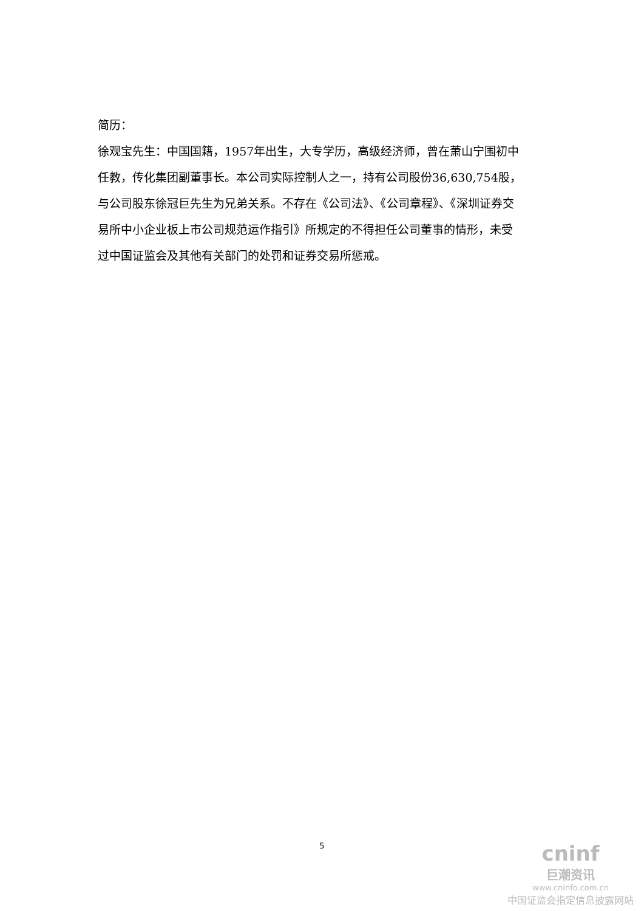简历：
徐观宝先生：中国国籍，1957年出生，大专学历，高级经济师，曾在萧山宁围初中任教，传化集团副董事长。本公司实际控制人之一，持有公司股份36,630,754股，与公司股东徐冠巨先生为兄弟关系。不存在《公司法》、《公司章程》、《深圳证券交易所中小企业板上市公司规范运作指引》所规定的不得担任公司董事的情形，未受过中国证监会及其他有关部门的处罚和证券交易所惩戒。
5
cninf
巨潮资讯
www.cninfo.com.cn
中国证监会指定信息披露网站